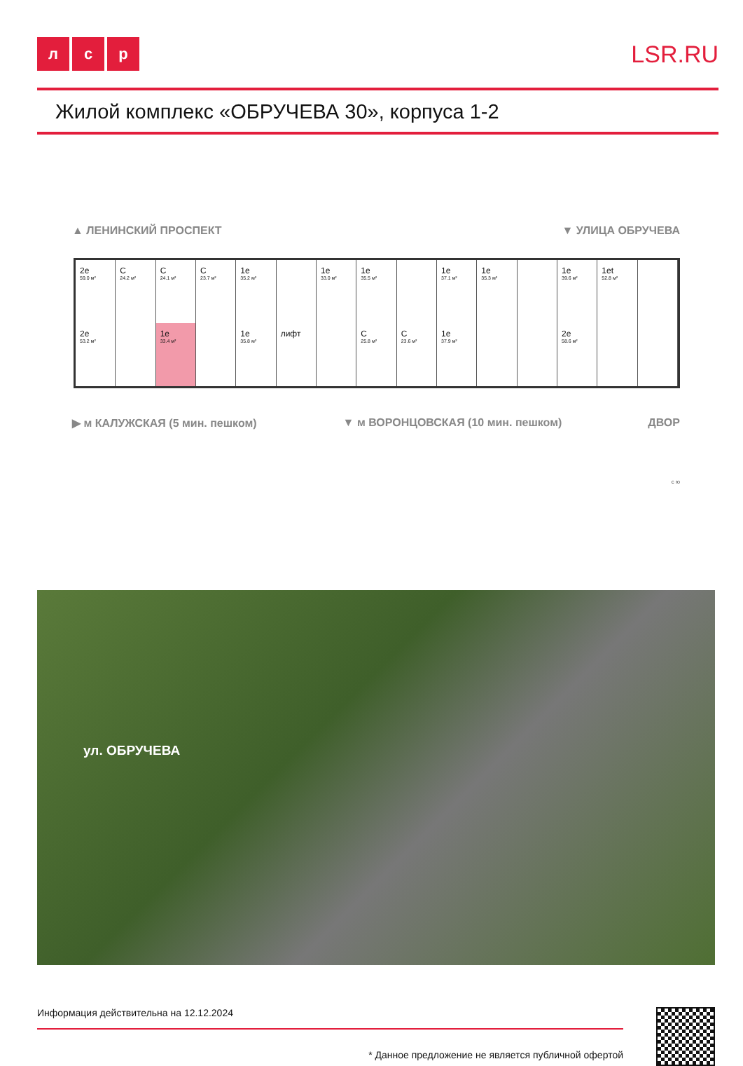лс р
LSR.RU
Жилой комплекс «ОБРУЧЕВА 30», корпуса 1-2
▲ ЛЕНИНСКИЙ ПРОСПЕКТ ▼ УЛИЦА ОБРУЧЕВА
2e
59.0 м²
C
24.2 м²
C
24.1 м²
C
23.7 м²
1e
35.2 м²
1e
33.0 м²
1e
35.5 м²
1e
37.1 м²
1e
35.3 м²
1e
39.6 м²
1et
52.8 м²
2e
53.2 м²
1e
33.4 м²
1e
35.8 м²
лифт
C
25.8 м²
C
23.6 м²
1e
37.9 м²
2e
58.6 м²
▶ м КАЛУЖСКАЯ (5 мин. пешком) ▼ м ВОРОНЦОВСКАЯ (10 мин. пешком) ДВОР
с ю
ул. ОБРУЧЕВА
Информация действительна на 12.12.2024
* Данное предложение не является публичной офертой